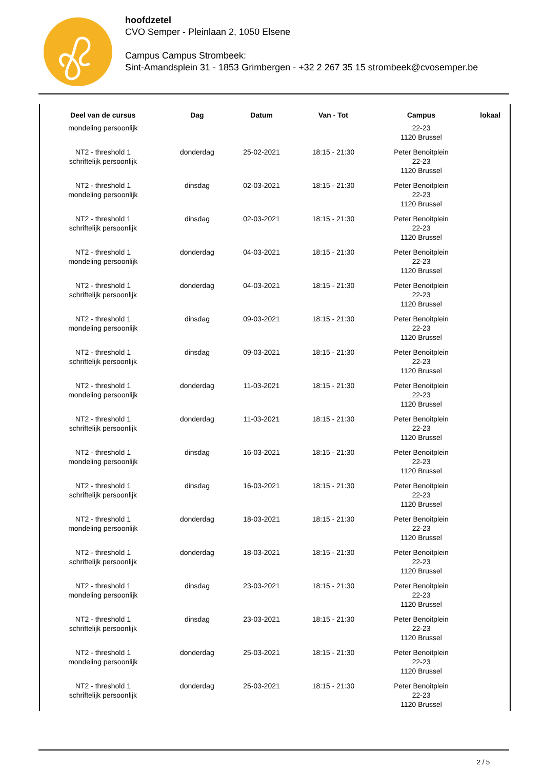hoofdzetel
CVO Semper - Pleinlaan 2, 1050 Elsene
Campus Campus Strombeek:
Sint-Amandsplein 31 - 1853 Grimbergen - +32 2 267 35 15 strombeek@cvosemper.be
| Deel van de cursus | Dag | Datum | Van - Tot | Campus | lokaal |
| --- | --- | --- | --- | --- | --- |
| mondeling persoonlijk | | | | 22-23 1120 Brussel | |
| NT2 - threshold 1 schriftelijk persoonlijk | donderdag | 25-02-2021 | 18:15 - 21:30 | Peter Benoitplein 22-23 1120 Brussel | |
| NT2 - threshold 1 mondeling persoonlijk | dinsdag | 02-03-2021 | 18:15 - 21:30 | Peter Benoitplein 22-23 1120 Brussel | |
| NT2 - threshold 1 schriftelijk persoonlijk | dinsdag | 02-03-2021 | 18:15 - 21:30 | Peter Benoitplein 22-23 1120 Brussel | |
| NT2 - threshold 1 mondeling persoonlijk | donderdag | 04-03-2021 | 18:15 - 21:30 | Peter Benoitplein 22-23 1120 Brussel | |
| NT2 - threshold 1 schriftelijk persoonlijk | donderdag | 04-03-2021 | 18:15 - 21:30 | Peter Benoitplein 22-23 1120 Brussel | |
| NT2 - threshold 1 mondeling persoonlijk | dinsdag | 09-03-2021 | 18:15 - 21:30 | Peter Benoitplein 22-23 1120 Brussel | |
| NT2 - threshold 1 schriftelijk persoonlijk | dinsdag | 09-03-2021 | 18:15 - 21:30 | Peter Benoitplein 22-23 1120 Brussel | |
| NT2 - threshold 1 mondeling persoonlijk | donderdag | 11-03-2021 | 18:15 - 21:30 | Peter Benoitplein 22-23 1120 Brussel | |
| NT2 - threshold 1 schriftelijk persoonlijk | donderdag | 11-03-2021 | 18:15 - 21:30 | Peter Benoitplein 22-23 1120 Brussel | |
| NT2 - threshold 1 mondeling persoonlijk | dinsdag | 16-03-2021 | 18:15 - 21:30 | Peter Benoitplein 22-23 1120 Brussel | |
| NT2 - threshold 1 schriftelijk persoonlijk | dinsdag | 16-03-2021 | 18:15 - 21:30 | Peter Benoitplein 22-23 1120 Brussel | |
| NT2 - threshold 1 mondeling persoonlijk | donderdag | 18-03-2021 | 18:15 - 21:30 | Peter Benoitplein 22-23 1120 Brussel | |
| NT2 - threshold 1 schriftelijk persoonlijk | donderdag | 18-03-2021 | 18:15 - 21:30 | Peter Benoitplein 22-23 1120 Brussel | |
| NT2 - threshold 1 mondeling persoonlijk | dinsdag | 23-03-2021 | 18:15 - 21:30 | Peter Benoitplein 22-23 1120 Brussel | |
| NT2 - threshold 1 schriftelijk persoonlijk | dinsdag | 23-03-2021 | 18:15 - 21:30 | Peter Benoitplein 22-23 1120 Brussel | |
| NT2 - threshold 1 mondeling persoonlijk | donderdag | 25-03-2021 | 18:15 - 21:30 | Peter Benoitplein 22-23 1120 Brussel | |
| NT2 - threshold 1 schriftelijk persoonlijk | donderdag | 25-03-2021 | 18:15 - 21:30 | Peter Benoitplein 22-23 1120 Brussel | |
2 / 5